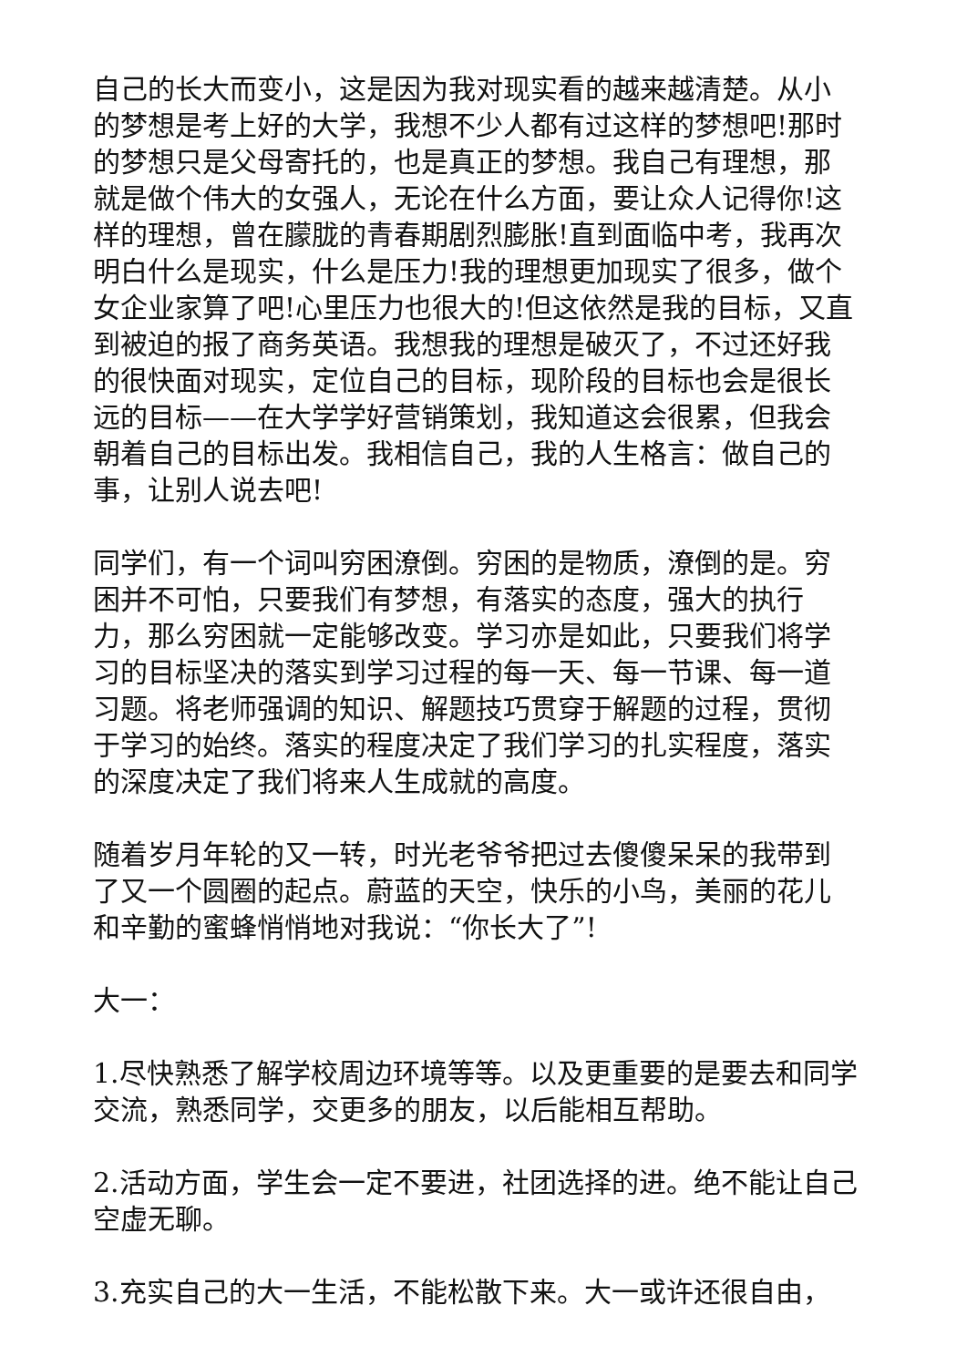自己的长大而变小，这是因为我对现实看的越来越清楚。从小的梦想是考上好的大学，我想不少人都有过这样的梦想吧!那时的梦想只是父母寄托的，也是真正的梦想。我自己有理想，那就是做个伟大的女强人，无论在什么方面，要让众人记得你!这样的理想，曾在朦胧的青春期剧烈膨胀!直到面临中考，我再次明白什么是现实，什么是压力!我的理想更加现实了很多，做个女企业家算了吧!心里压力也很大的!但这依然是我的目标，又直到被迫的报了商务英语。我想我的理想是破灭了，不过还好我的很快面对现实，定位自己的目标，现阶段的目标也会是很长远的目标——在大学学好营销策划，我知道这会很累，但我会朝着自己的目标出发。我相信自己，我的人生格言：做自己的事，让别人说去吧!
同学们，有一个词叫穷困潦倒。穷困的是物质，潦倒的是。穷困并不可怕，只要我们有梦想，有落实的态度，强大的执行力，那么穷困就一定能够改变。学习亦是如此，只要我们将学习的目标坚决的落实到学习过程的每一天、每一节课、每一道习题。将老师强调的知识、解题技巧贯穿于解题的过程，贯彻于学习的始终。落实的程度决定了我们学习的扎实程度，落实的深度决定了我们将来人生成就的高度。
随着岁月年轮的又一转，时光老爷爷把过去傻傻呆呆的我带到了又一个圆圈的起点。蔚蓝的天空，快乐的小鸟，美丽的花儿和辛勤的蜜蜂悄悄地对我说：“你长大了”!
大一：
1.尽快熟悉了解学校周边环境等等。以及更重要的是要去和同学交流，熟悉同学，交更多的朋友，以后能相互帮助。
2.活动方面，学生会一定不要进，社团选择的进。绝不能让自己空虚无聊。
3.充实自己的大一生活，不能松散下来。大一或许还很自由，